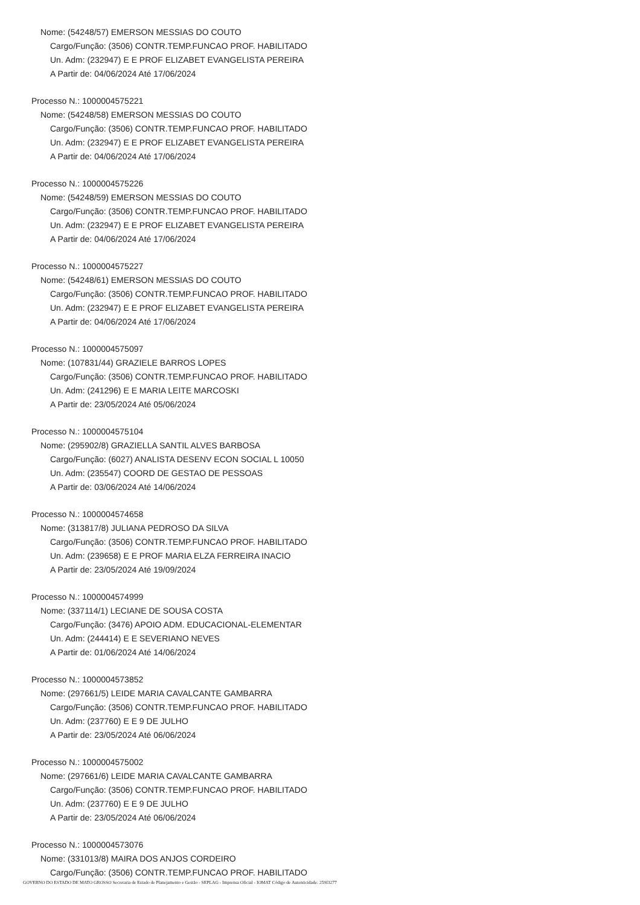Nome: (54248/57) EMERSON MESSIAS DO COUTO
Cargo/Função: (3506) CONTR.TEMP.FUNCAO PROF. HABILITADO
Un. Adm: (232947) E E PROF ELIZABET EVANGELISTA PEREIRA
A Partir de: 04/06/2024 Até 17/06/2024
Processo N.: 1000004575221
Nome: (54248/58) EMERSON MESSIAS DO COUTO
Cargo/Função: (3506) CONTR.TEMP.FUNCAO PROF. HABILITADO
Un. Adm: (232947) E E PROF ELIZABET EVANGELISTA PEREIRA
A Partir de: 04/06/2024 Até 17/06/2024
Processo N.: 1000004575226
Nome: (54248/59) EMERSON MESSIAS DO COUTO
Cargo/Função: (3506) CONTR.TEMP.FUNCAO PROF. HABILITADO
Un. Adm: (232947) E E PROF ELIZABET EVANGELISTA PEREIRA
A Partir de: 04/06/2024 Até 17/06/2024
Processo N.: 1000004575227
Nome: (54248/61) EMERSON MESSIAS DO COUTO
Cargo/Função: (3506) CONTR.TEMP.FUNCAO PROF. HABILITADO
Un. Adm: (232947) E E PROF ELIZABET EVANGELISTA PEREIRA
A Partir de: 04/06/2024 Até 17/06/2024
Processo N.: 1000004575097
Nome: (107831/44) GRAZIELE BARROS LOPES
Cargo/Função: (3506) CONTR.TEMP.FUNCAO PROF. HABILITADO
Un. Adm: (241296) E E MARIA LEITE MARCOSKI
A Partir de: 23/05/2024 Até 05/06/2024
Processo N.: 1000004575104
Nome: (295902/8) GRAZIELLA SANTIL ALVES BARBOSA
Cargo/Função: (6027) ANALISTA DESENV ECON SOCIAL L 10050
Un. Adm: (235547) COORD DE GESTAO DE PESSOAS
A Partir de: 03/06/2024 Até 14/06/2024
Processo N.: 1000004574658
Nome: (313817/8) JULIANA PEDROSO DA SILVA
Cargo/Função: (3506) CONTR.TEMP.FUNCAO PROF. HABILITADO
Un. Adm: (239658) E E PROF MARIA ELZA FERREIRA INACIO
A Partir de: 23/05/2024 Até 19/09/2024
Processo N.: 1000004574999
Nome: (337114/1) LECIANE DE SOUSA COSTA
Cargo/Função: (3476) APOIO ADM. EDUCACIONAL-ELEMENTAR
Un. Adm: (244414) E E SEVERIANO NEVES
A Partir de: 01/06/2024 Até 14/06/2024
Processo N.: 1000004573852
Nome: (297661/5) LEIDE MARIA CAVALCANTE GAMBARRA
Cargo/Função: (3506) CONTR.TEMP.FUNCAO PROF. HABILITADO
Un. Adm: (237760) E E 9 DE JULHO
A Partir de: 23/05/2024 Até 06/06/2024
Processo N.: 1000004575002
Nome: (297661/6) LEIDE MARIA CAVALCANTE GAMBARRA
Cargo/Função: (3506) CONTR.TEMP.FUNCAO PROF. HABILITADO
Un. Adm: (237760) E E 9 DE JULHO
A Partir de: 23/05/2024 Até 06/06/2024
Processo N.: 1000004573076
Nome: (331013/8) MAIRA DOS ANJOS CORDEIRO
Cargo/Função: (3506) CONTR.TEMP.FUNCAO PROF. HABILITADO
GOVERNO DO ESTADO DE MATO GROSSO Secretaria de Estado de Planejamento e Gestão - SEPLAG - Imprensa Oficial - IOMAT Código de Autenticidade: 259f3277